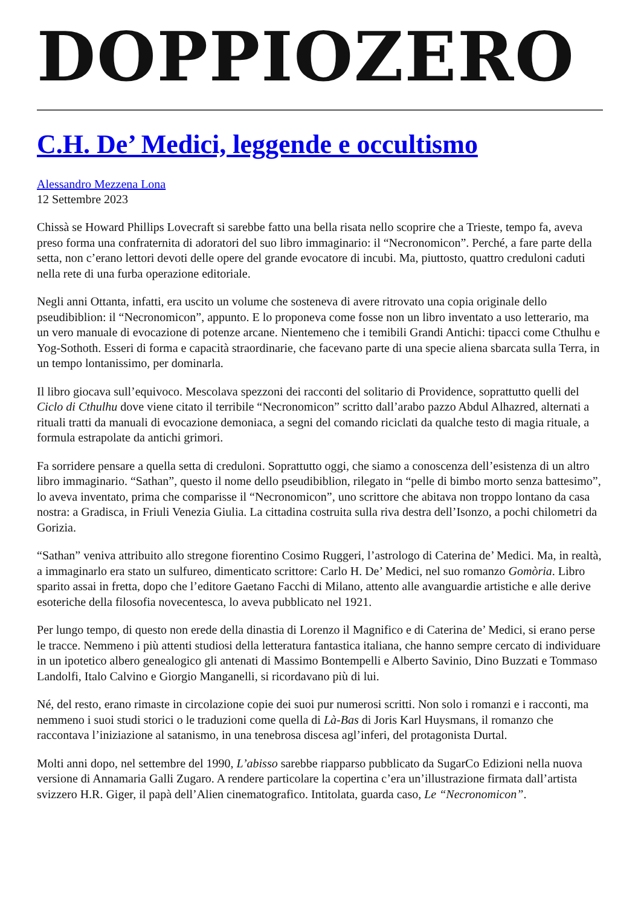DOPPIOZERO
C.H. De’ Medici, leggende e occultismo
Alessandro Mezzena Lona
12 Settembre 2023
Chissà se Howard Phillips Lovecraft si sarebbe fatto una bella risata nello scoprire che a Trieste, tempo fa, aveva preso forma una confraternita di adoratori del suo libro immaginario: il “Necronomicon”. Perché, a fare parte della setta, non c’erano lettori devoti delle opere del grande evocatore di incubi. Ma, piuttosto, quattro creduloni caduti nella rete di una furba operazione editoriale.
Negli anni Ottanta, infatti, era uscito un volume che sosteneva di avere ritrovato una copia originale dello pseudibiblion: il “Necronomicon”, appunto. E lo proponeva come fosse non un libro inventato a uso letterario, ma un vero manuale di evocazione di potenze arcane. Nientemeno che i temibili Grandi Antichi: tipacci come Cthulhu e Yog-Sothoth. Esseri di forma e capacità straordinarie, che facevano parte di una specie aliena sbarcata sulla Terra, in un tempo lontanissimo, per dominarla.
Il libro giocava sull’equivoco. Mescolava spezzoni dei racconti del solitario di Providence, soprattutto quelli del Ciclo di Cthulhu dove viene citato il terribile “Necronomicon” scritto dall’arabo pazzo Abdul Alhazred, alternati a rituali tratti da manuali di evocazione demoniaca, a segni del comando riciclati da qualche testo di magia rituale, a formula estrapolate da antichi grimori.
Fa sorridere pensare a quella setta di creduloni. Soprattutto oggi, che siamo a conoscenza dell’esistenza di un altro libro immaginario. “Sathan”, questo il nome dello pseudibiblion, rilegato in “pelle di bimbo morto senza battesimo”, lo aveva inventato, prima che comparisse il “Necronomicon”, uno scrittore che abitava non troppo lontano da casa nostra: a Gradisca, in Friuli Venezia Giulia. La cittadina costruita sulla riva destra dell’Isonzo, a pochi chilometri da Gorizia.
“Sathan” veniva attribuito allo stregone fiorentino Cosimo Ruggeri, l’astrologo di Caterina de’ Medici. Ma, in realtà, a immaginarlo era stato un sulfureo, dimenticato scrittore: Carlo H. De’ Medici, nel suo romanzo Gomòria. Libro sparito assai in fretta, dopo che l’editore Gaetano Facchi di Milano, attento alle avanguardie artistiche e alle derive esoteriche della filosofia novecentesca, lo aveva pubblicato nel 1921.
Per lungo tempo, di questo non erede della dinastia di Lorenzo il Magnifico e di Caterina de’ Medici, si erano perse le tracce. Nemmeno i più attenti studiosi della letteratura fantastica italiana, che hanno sempre cercato di individuare in un ipotetico albero genealogico gli antenati di Massimo Bontempelli e Alberto Savinio, Dino Buzzati e Tommaso Landolfi, Italo Calvino e Giorgio Manganelli, si ricordavano più di lui.
Né, del resto, erano rimaste in circolazione copie dei suoi pur numerosi scritti. Non solo i romanzi e i racconti, ma nemmeno i suoi studi storici o le traduzioni come quella di Là-Bas di Joris Karl Huysmans, il romanzo che raccontava l’iniziazione al satanismo, in una tenebrosa discesa agl’inferi, del protagonista Durtal.
Molti anni dopo, nel settembre del 1990, L’abisso sarebbe riapparso pubblicato da SugarCo Edizioni nella nuova versione di Annamaria Galli Zugaro. A rendere particolare la copertina c’era un’illustrazione firmata dall’artista svizzero H.R. Giger, il papà dell’Alien cinematografico. Intitolata, guarda caso, Le “Necronomicon”.